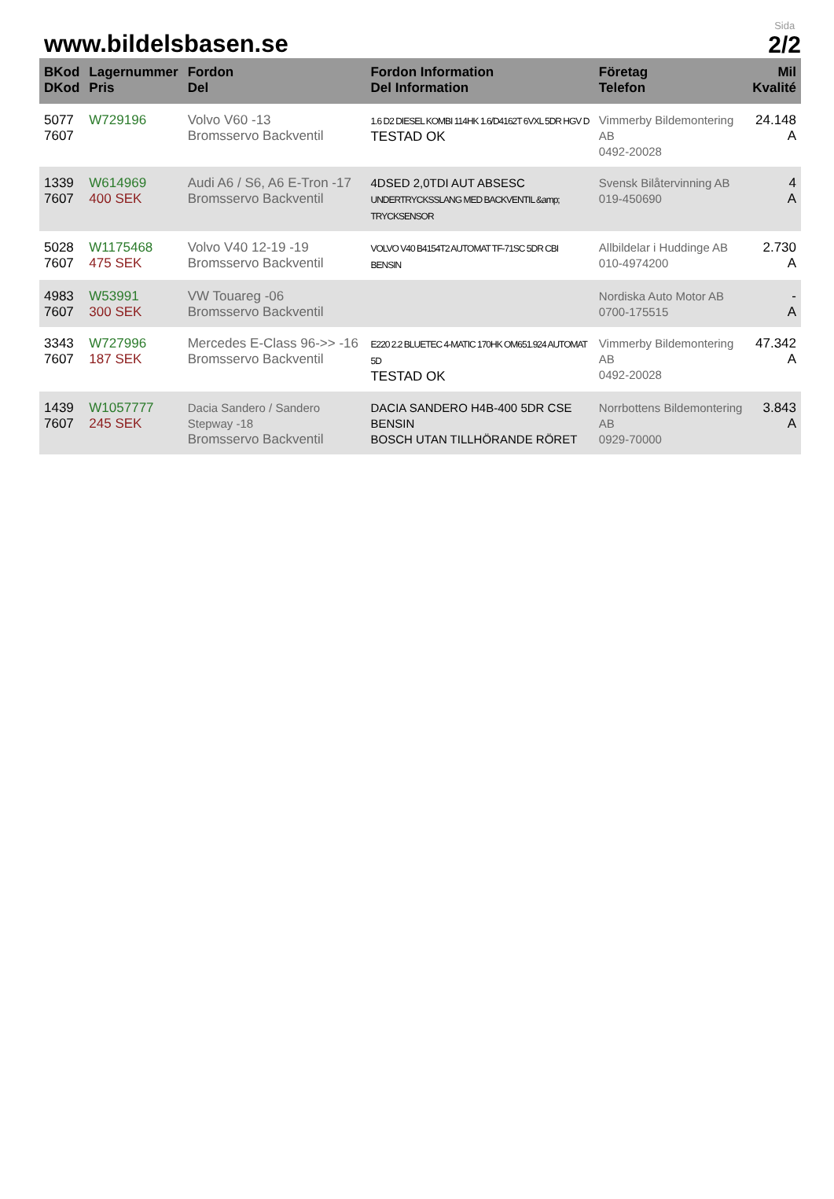www.bildelsbasen.se
Sida
2/2
| BKod DKod | Lagernummer Pris | Fordon Del | Fordon Information Del Information | Företag Telefon | Mil Kvalité |
| --- | --- | --- | --- | --- | --- |
| 5077 7607 | W729196 | Volvo V60 -13 Bromsservo Backventil | 1.6 D2 DIESEL KOMBI 114HK 1.6/D4162T 6VXL 5DR HGV D TESTAD OK | Vimmerby Bildemontering AB 0492-20028 | 24.148 A |
| 1339 7607 | W614969 400 SEK | Audi A6 / S6, A6 E-Tron -17 Bromsservo Backventil | 4DSED 2,0TDI AUT ABSESC UNDERTRYCKSSLANG MED BACKVENTIL &amp; TRYCKSENSOR | Svensk Bilåtervinning AB 019-450690 | 4 A |
| 5028 7607 | W1175468 475 SEK | Volvo V40 12-19 -19 Bromsservo Backventil | VOLVO V40 B4154T2 AUTOMAT TF-71SC 5DR CBI BENSIN | Allbildelar i Huddinge AB 010-4974200 | 2.730 A |
| 4983 7607 | W53991 300 SEK | VW Touareg -06 Bromsservo Backventil | | Nordiska Auto Motor AB 0700-175515 | - A |
| 3343 7607 | W727996 187 SEK | Mercedes E-Class 96->> -16 Bromsservo Backventil | E220 2.2 BLUETEC 4-MATIC 170HK OM651.924 AUTOMAT 5D TESTAD OK | Vimmerby Bildemontering AB 0492-20028 | 47.342 A |
| 1439 7607 | W1057777 245 SEK | Dacia Sandero / Sandero Stepway -18 Bromsservo Backventil | DACIA SANDERO H4B-400 5DR CSE BENSIN BOSCH UTAN TILLHÖRANDE RÖRET | Norrbottens Bildemontering AB 0929-70000 | 3.843 A |